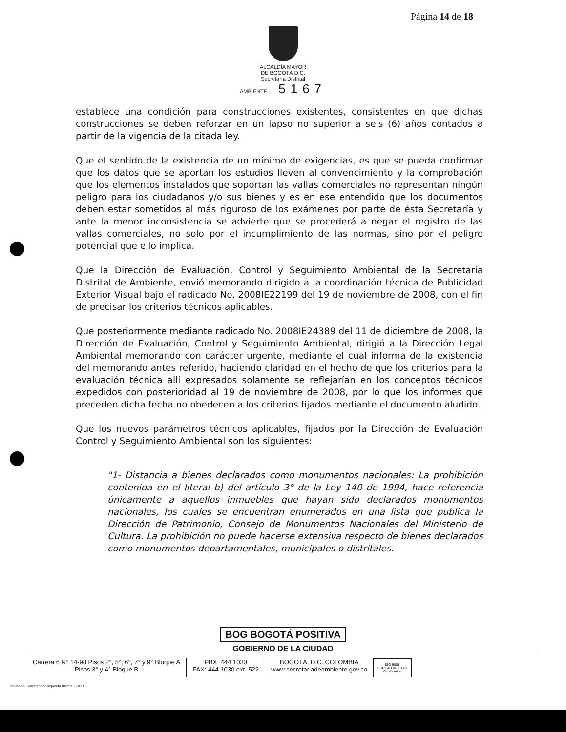Página 14 de 18
ALCALDÍA MAYOR
DE BOGOTÁ D.C.
Secretaría Distrital
AMBIENTE 5167
establece una condición para construcciones existentes, consistentes en que dichas construcciones se deben reforzar en un lapso no superior a seis (6) años contados a partir de la vigencia de la citada ley.
Que el sentido de la existencia de un mínimo de exigencias, es que se pueda confirmar que los datos que se aportan los estudios lleven al convencimiento y la comprobación que los elementos instalados que soportan las vallas comerciales no representan ningún peligro para los ciudadanos y/o sus bienes y es en ese entendido que los documentos deben estar sometidos al más riguroso de los exámenes por parte de ésta Secretaría y ante la menor inconsistencia se advierte que se procederá a negar el registro de las vallas comerciales, no solo por el incumplimiento de las normas, sino por el peligro potencial que ello implica.
Que la Dirección de Evaluación, Control y Seguimiento Ambiental de la Secretaría Distrital de Ambiente, envió memorando dirigido a la coordinación técnica de Publicidad Exterior Visual bajo el radicado No. 2008IE22199 del 19 de noviembre de 2008, con el fin de precisar los criterios técnicos aplicables.
Que posteriormente mediante radicado No. 2008IE24389 del 11 de diciembre de 2008, la Dirección de Evaluación, Control y Seguimiento Ambiental, dirigió a la Dirección Legal Ambiental memorando con carácter urgente, mediante el cual informa de la existencia del memorando antes referido, haciendo claridad en el hecho de que los criterios para la evaluación técnica allí expresados solamente se reflejarían en los conceptos técnicos expedidos con posterioridad al 19 de noviembre de 2008, por lo que los informes que preceden dicha fecha no obedecen a los criterios fijados mediante el documento aludido.
Que los nuevos parámetros técnicos aplicables, fijados por la Dirección de Evaluación Control y Seguimiento Ambiental son los siguientes:
"1- Distancia a bienes declarados como monumentos nacionales: La prohibición contenida en el literal b) del artículo 3° de la Ley 140 de 1994, hace referencia únicamente a aquellos inmuebles que hayan sido declarados monumentos nacionales, los cuales se encuentran enumerados en una lista que publica la Dirección de Patrimonio, Consejo de Monumentos Nacionales del Ministerio de Cultura. La prohibición no puede hacerse extensiva respecto de bienes declarados como monumentos departamentales, municipales o distritales.
BOG BOGOTÁ POSITIVA
GOBIERNO DE LA CIUDAD
Carrera 6 N° 14-98 Pisos 2°, 5°, 6°, 7° y 9° Bloque A
Pisos 3° y 4° Bloque B
PBX: 444 1030
FAX: 444 1030 ext. 522
BOGOTÁ, D.C. COLOMBIA
www.secretariadeambiente.gov.co
ISO 9001
BUREAU VERITAS
Certification
Impresión: Subdirección Imprenta Distrital - DDDI